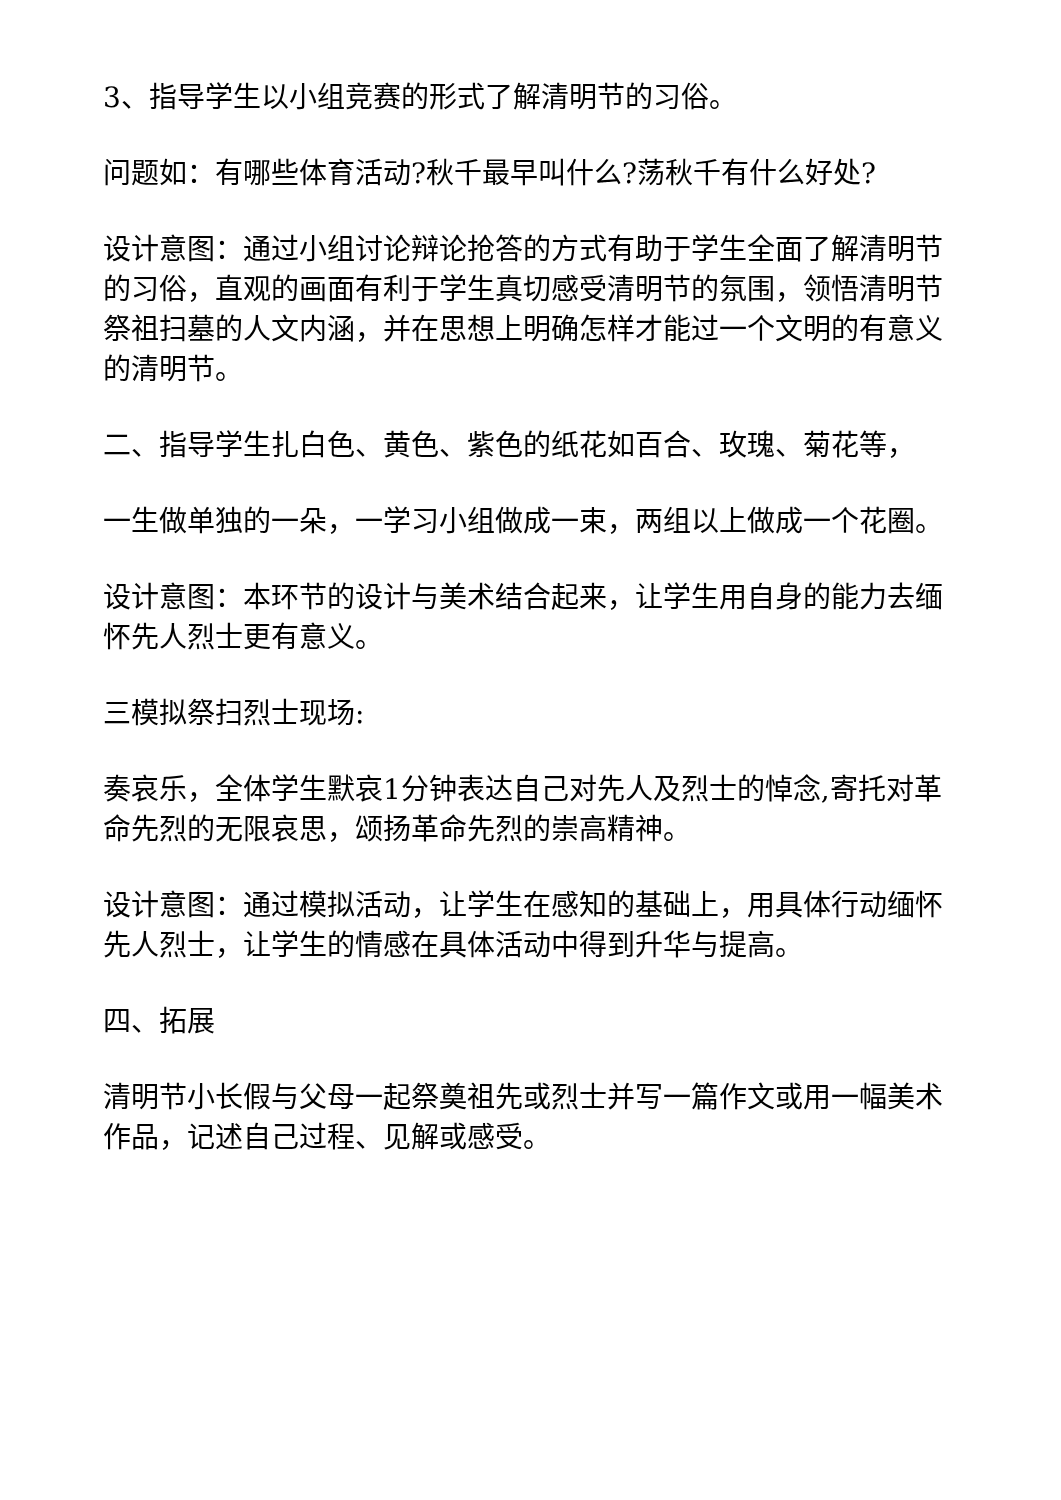3、指导学生以小组竞赛的形式了解清明节的习俗。
问题如：有哪些体育活动?秋千最早叫什么?荡秋千有什么好处?
设计意图：通过小组讨论辩论抢答的方式有助于学生全面了解清明节的习俗，直观的画面有利于学生真切感受清明节的氛围，领悟清明节祭祖扫墓的人文内涵，并在思想上明确怎样才能过一个文明的有意义的清明节。
二、指导学生扎白色、黄色、紫色的纸花如百合、玫瑰、菊花等，
一生做单独的一朵，一学习小组做成一束，两组以上做成一个花圈。
设计意图：本环节的设计与美术结合起来，让学生用自身的能力去缅怀先人烈士更有意义。
三模拟祭扫烈士现场:
奏哀乐，全体学生默哀1分钟表达自己对先人及烈士的悼念,寄托对革命先烈的无限哀思，颂扬革命先烈的崇高精神。
设计意图：通过模拟活动，让学生在感知的基础上，用具体行动缅怀先人烈士，让学生的情感在具体活动中得到升华与提高。
四、拓展
清明节小长假与父母一起祭奠祖先或烈士并写一篇作文或用一幅美术作品，记述自己过程、见解或感受。